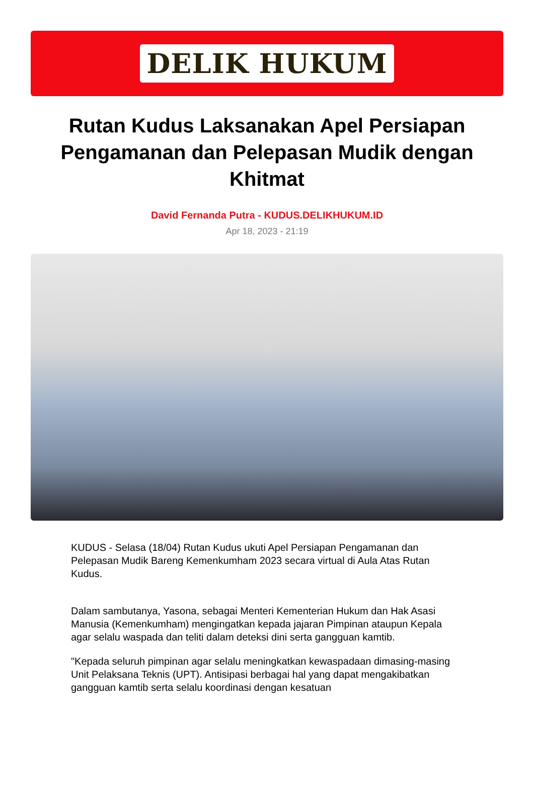DELIK HUKUM
Rutan Kudus Laksanakan Apel Persiapan Pengamanan dan Pelepasan Mudik dengan Khitmat
David Fernanda Putra - KUDUS.DELIKHUKUM.ID
Apr 18, 2023 - 21:19
KUDUS - Selasa (18/04) Rutan Kudus ukuti Apel Persiapan Pengamanan dan Pelepasan Mudik Bareng Kemenkumham 2023 secara virtual di Aula Atas Rutan Kudus.
Dalam sambutanya, Yasona, sebagai Menteri Kementerian Hukum dan Hak Asasi Manusia (Kemenkumham) mengingatkan kepada jajaran Pimpinan ataupun Kepala agar selalu waspada dan teliti dalam deteksi dini serta gangguan kamtib.
"Kepada seluruh pimpinan agar selalu meningkatkan kewaspadaan dimasing-masing Unit Pelaksana Teknis (UPT). Antisipasi berbagai hal yang dapat mengakibatkan gangguan kamtib serta selalu koordinasi dengan kesatuan